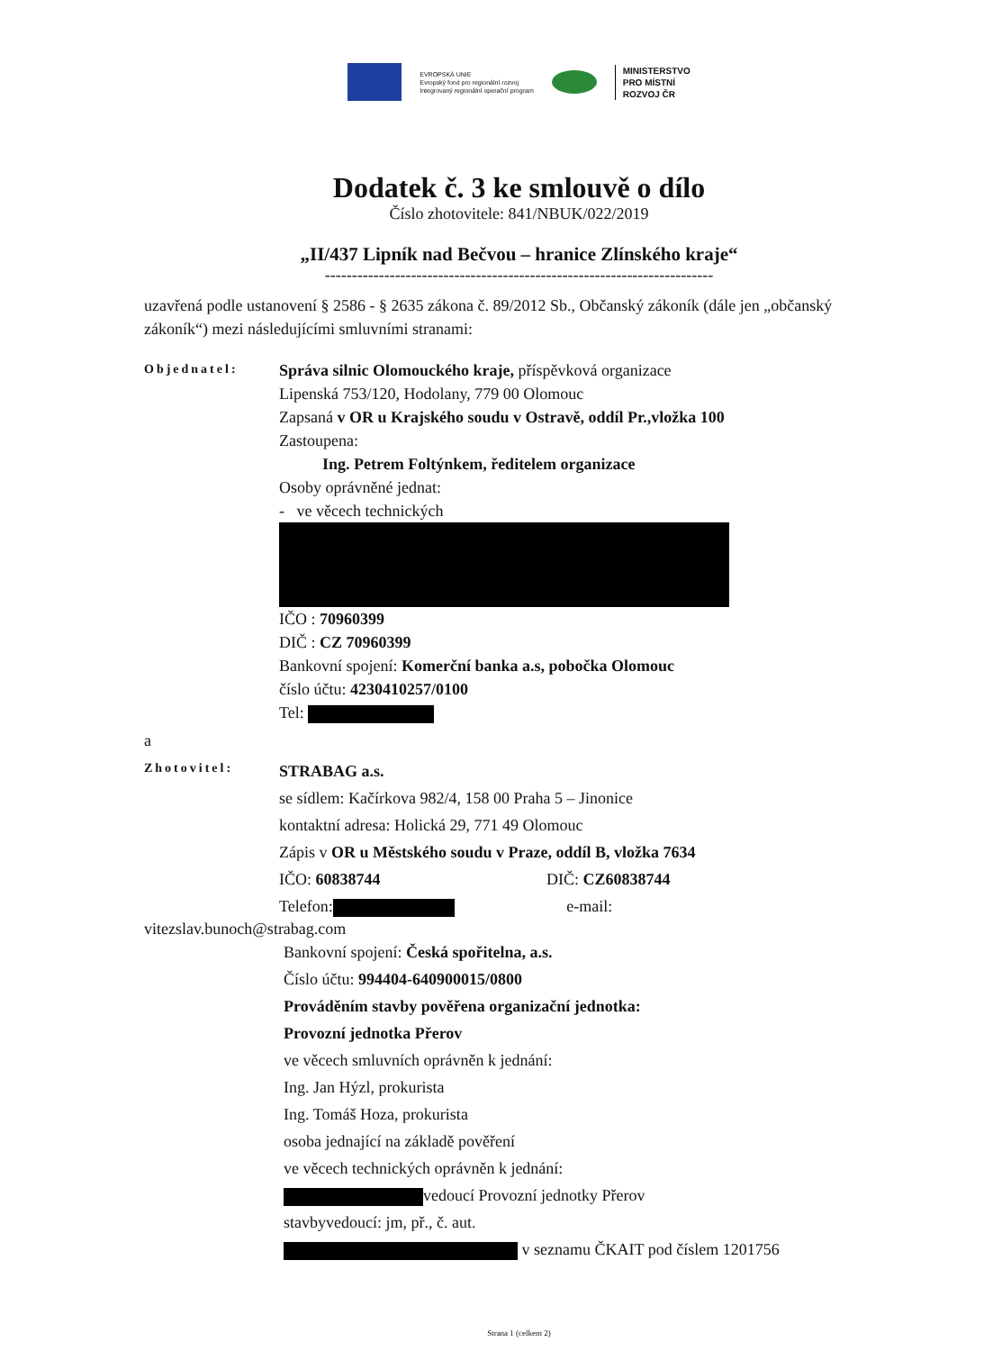EVROPSKÁ UNIE
Evropský fond pro regionální rozvoj
Integrovaný regionální operační program
MINISTERSTVO
PRO MÍSTNÍ
ROZVOJ ČR
Dodatek č. 3 ke smlouvě o dílo
Číslo zhotovitele: 841/NBUK/022/2019
„II/437 Lipník nad Bečvou – hranice Zlínského kraje“
------------------------------------------------------------------------
uzavřená podle ustanovení § 2586 - § 2635 zákona č. 89/2012 Sb., Občanský zákoník (dále jen „občanský zákoník“) mezi následujícími smluvními stranami:
Objednatel:
Správa silnic Olomouckého kraje, příspěvková organizace
Lipenská 753/120, Hodolany, 779 00 Olomouc
Zapsaná v OR u Krajského soudu v Ostravě, oddíl Pr.,vložka 100
Zastoupena:
Ing. Petrem Foltýnkem, ředitelem organizace
Osoby oprávněné jednat:
- ve věcech technických
IČO : 70960399
DIČ : CZ 70960399
Bankovní spojení: Komerční banka a.s, pobočka Olomouc
číslo účtu: 4230410257/0100
Tel:
a
Zhotovitel:
STRABAG a.s.
se sídlem: Kačírkova 982/4, 158 00 Praha 5 – Jinonice
kontaktní adresa: Holická 29, 771 49 Olomouc
Zápis v OR u Městského soudu v Praze, oddíl B, vložka 7634
IČO: 60838744 DIČ: CZ60838744
Telefon: e-mail:
vitezslav.bunoch@strabag.com
Bankovní spojení: Česká spořitelna, a.s.
Číslo účtu: 994404-640900015/0800
Prováděním stavby pověřena organizační jednotka:
Provozní jednotka Přerov
ve věcech smluvních oprávněn k jednání:
Ing. Jan Hýzl, prokurista
Ing. Tomáš Hoza, prokurista
osoba jednající na základě pověření
ve věcech technických oprávněn k jednání:
vedoucí Provozní jednotky Přerov
stavbyvedoucí: jm, př., č. aut.
v seznamu ČKAIT pod číslem 1201756
Strana 1 (celkem 2)